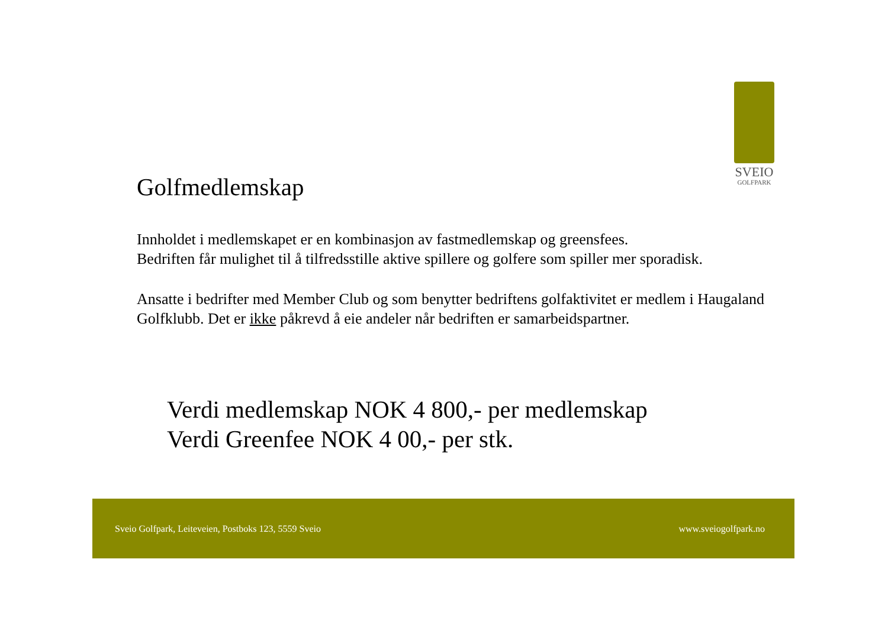SVEIO
GOLFPARK
Golfmedlemskap
Innholdet i medlemskapet er en kombinasjon av fastmedlemskap og greensfees.
Bedriften får mulighet til å tilfredsstille aktive spillere og golfere som spiller mer sporadisk.
Ansatte i bedrifter med Member Club og som benytter bedriftens golfaktivitet er medlem i Haugaland Golfklubb. Det er ikke påkrevd å eie andeler når bedriften er samarbeidspartner.
Verdi medlemskap NOK 4 800,- per medlemskap
Verdi Greenfee NOK 4 00,- per stk.
Sveio Golfpark, Leiteveien, Postboks 123, 5559 Sveio www.sveiogolfpark.no